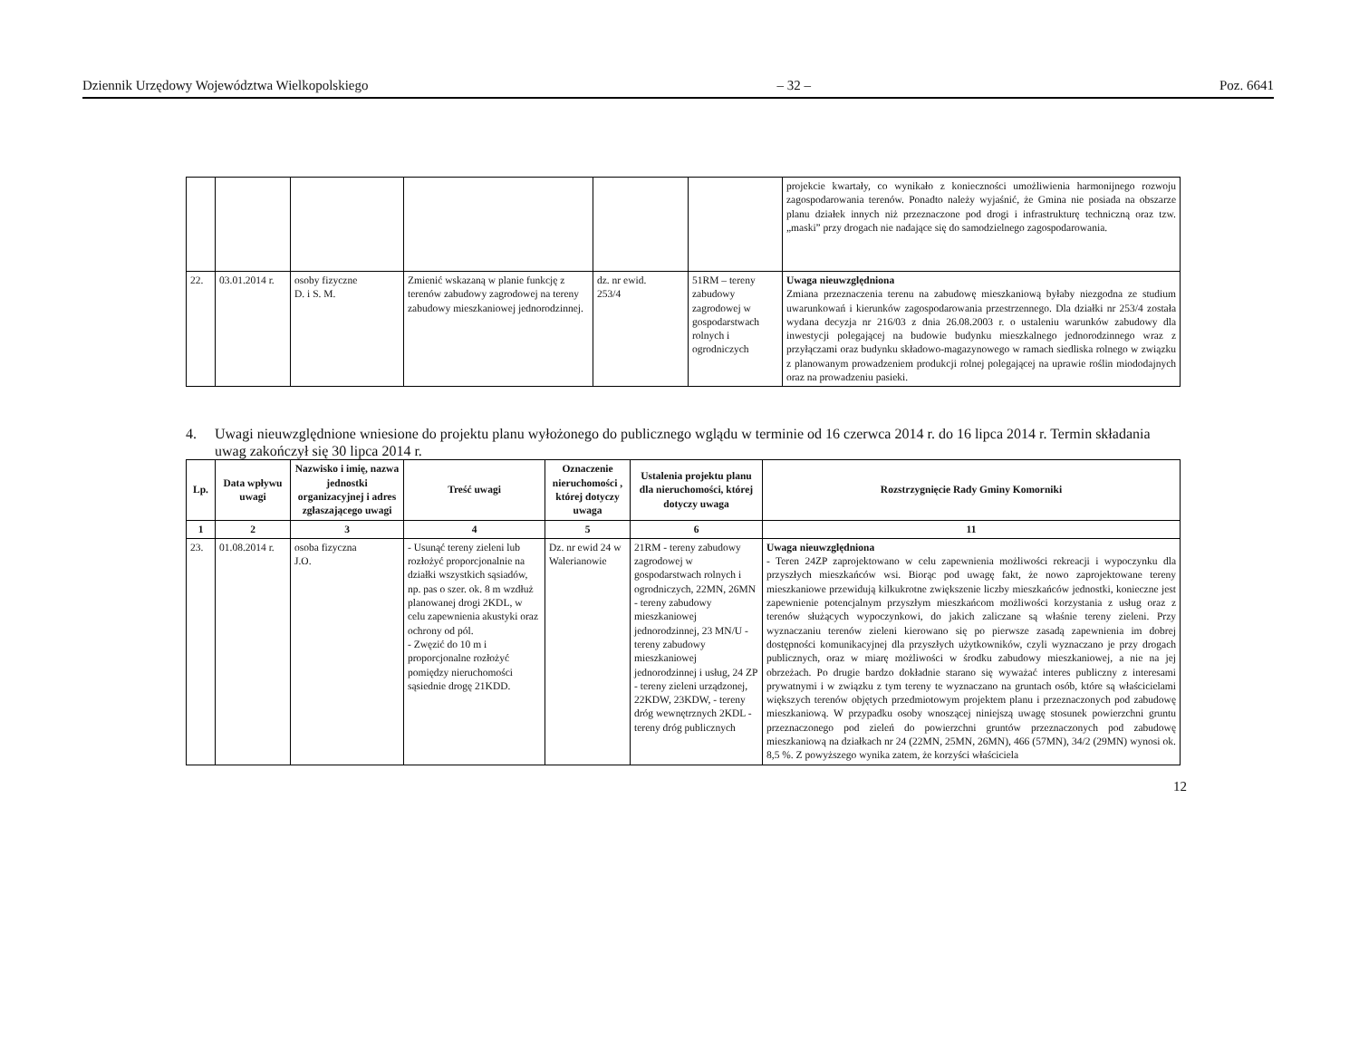Dziennik Urzędowy Województwa Wielkopolskiego – 32 – Poz. 6641
| | | | | | | projekcie kwartały, co wynikało z konieczności umożliwienia harmonijnego rozwoju zagospodarowania terenów. Ponadto należy wyjaśnić, że Gmina nie posiada na obszarze planu działek innych niż przeznaczone pod drogi i infrastrukturę techniczną oraz tzw. „maski” przy drogach nie nadające się do samodzielnego zagospodarowania. |
| 22. | 03.01.2014 r. | osoby fizyczne D. i S. M. | Zmienić wskazaną w planie funkcję z terenów zabudowy zagrodowej na tereny zabudowy mieszkaniowej jednorodzinnej. | dz. nr ewid. 253/4 | 51RM – tereny zabudowy zagrodowej w gospodarstwach rolnych i ogrodniczych | Uwaga nieuwzględniona Zmiana przeznaczenia terenu na zabudowę mieszkaniową byłaby niezgodna ze studium uwarunkowań i kierunków zagospodarowania przestrzennego. Dla działki nr 253/4 została wydana decyzja nr 216/03 z dnia 26.08.2003 r. o ustaleniu warunków zabudowy dla inwestycji polegającej na budowie budynku mieszkalnego jednorodzinnego wraz z przyłączami oraz budynku składowo-magazynowego w ramach siedliska rolnego w związku z planowanym prowadzeniem produkcji rolnej polegającej na uprawie roślin miododajnych oraz na prowadzeniu pasieki. |
4. Uwagi nieuwzględnione wniesione do projektu planu wyłożonego do publicznego wglądu w terminie od 16 czerwca 2014 r. do 16 lipca 2014 r. Termin składania uwag zakończył się 30 lipca 2014 r.
| Lp. | Data wpływu uwagi | Nazwisko i imię, nazwa jednostki organizacyjnej i adres zgłaszającego uwagi | Treść uwagi | Oznaczenie nieruchomości , której dotyczy uwaga | Ustalenia projektu planu dla nieruchomości, której dotyczy uwaga | Rozstrzygnięcie Rady Gminy Komorniki |
| --- | --- | --- | --- | --- | --- | --- |
| 1 | 2 | 3 | 4 | 5 | 6 | 11 |
| 23. | 01.08.2014 r. | osoba fizyczna J.O. | - Usunąć tereny zieleni lub rozłożyć proporcjonalnie na działki wszystkich sąsiadów, np. pas o szer. ok. 8 m wzdłuż planowanej drogi 2KDL, w celu zapewnienia akustyki oraz ochrony od pól. - Zwęzić do 10 m i proporcjonalne rozłożyć pomiędzy nieruchomości sąsiednie drogę 21KDD. | Dz. nr ewid 24 w Walerianowie | 21RM - tereny zabudowy zagrodowej w gospodarstwach rolnych i ogrodniczych, 22MN, 26MN - tereny zabudowy mieszkaniowej jednorodzinnej, 23 MN/U - tereny zabudowy mieszkaniowej jednorodzinnej i usług, 24 ZP - tereny zieleni urządzonej, 22KDW, 23KDW, - tereny dróg wewnętrznych 2KDL - tereny dróg publicznych | Uwaga nieuwzględniona - Teren 24ZP zaprojektowano w celu zapewnienia możliwości rekreacji i wypoczynku dla przyszłych mieszkańców wsi. Biorąc pod uwagę fakt, że nowo zaprojektowane tereny mieszkaniowe przewidują kilkukrotne zwiększenie liczby mieszkańców jednostki, konieczne jest zapewnienie potencjalnym przyszłym mieszkańcom możliwości korzystania z usług oraz z terenów służących wypoczynkowi, do jakich zaliczane są właśnie tereny zieleni. Przy wyznaczaniu terenów zieleni kierowano się po pierwsze zasadą zapewnienia im dobrej dostępności komunikacyjnej dla przyszłych użytkowników, czyli wyznaczano je przy drogach publicznych, oraz w miarę możliwości w środku zabudowy mieszkaniowej, a nie na jej obrzeżach. Po drugie bardzo dokładnie starano się wyważać interes publiczny z interesami prywatnymi i w związku z tym tereny te wyznaczano na gruntach osób, które są właścicielami większych terenów objętych przedmiotowym projektem planu i przeznaczonych pod zabudowę mieszkaniową. W przypadku osoby wnoszącej niniejszą uwagę stosunek powierzchni gruntu przeznaczonego pod zieleń do powierzchni gruntów przeznaczonych pod zabudowę mieszkaniową na działkach nr 24 (22MN, 25MN, 26MN), 466 (57MN), 34/2 (29MN) wynosi ok. 8,5 %. Z powyższego wynika zatem, że korzyści właściciela |
12